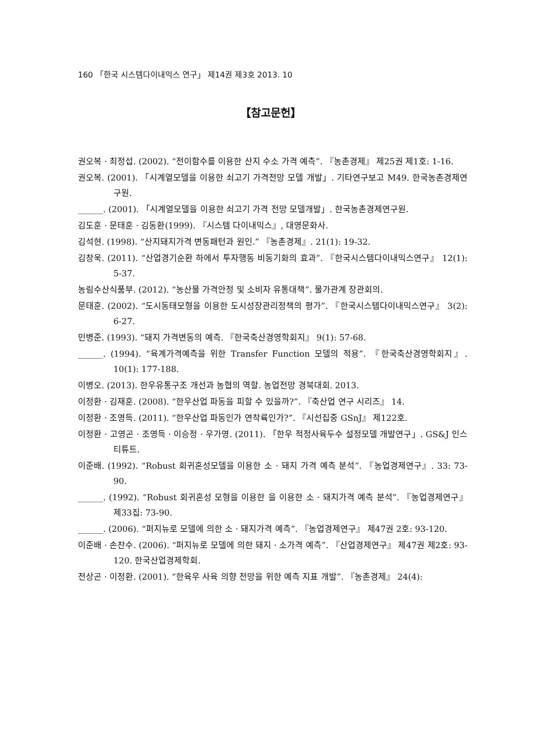160 「한국 시스템다이내믹스 연구」 제14권 제3호 2013. 10
【참고문헌】
권오복 · 최정섭. (2002). “전이함수를 이용한 산지 수소 가격 예측”. 『농촌경제』 제25권 제1호: 1-16.
권오복. (2001). 「시계열모델을 이용한 쇠고기 가격전망 모델 개발」. 기타연구보고 M49. 한국농촌경제연구원.
______. (2001). 「시계열모델을 이용한 쇠고기 가격 전망 모델개발」. 한국농촌경제연구원.
김도훈 · 문태훈 · 김동환(1999). 『시스템 다이내믹스』, 대영문화사.
김석현. (1998). “산지돼지가격 변동패턴과 원인.” 『농촌경제』. 21(1): 19-32.
김창욱. (2011). “산업경기순환 하에서 투자행동 비동기화의 효과”. 『한국시스템다이내믹스연구』 12(1): 5-37.
농림수산식품부. (2012). “농산물 가격안정 및 소비자 유통대책”. 물가관계 장관회의.
문태훈. (2002). “도시동태모형을 이용한 도시성장관리정책의 평가”. 『한국시스템다이내믹스연구』 3(2): 6-27.
민병준. (1993). “돼지 가격변동의 예측. 『한국축산경영학회지』 9(1): 57-68.
______. (1994). “육계가격예측을 위한 Transfer Function 모델의 적용”. 『한국축산경영학회지』. 10(1): 177-188.
이병오. (2013). 한우유통구조 개선과 농협의 역할. 농업전망 경북대회. 2013.
이정환 · 김재훈. (2008). “한우산업 파동을 피할 수 있을까?”. 『축산업 연구 시리즈』 14.
이정환 · 조영득. (2011). “한우산업 파동인가 연착륙인가?”. 『시선집중 GSnJ』 제122호.
이정환 · 고영곤 · 조영득 · 이승정 · 우가영. (2011). 「한우 적정사육두수 설정모델 개발연구」. GS&J 인스티튜트.
이준배. (1992). “Robust 회귀혼성모델을 이용한 소 · 돼지 가격 예측 분석”. 『농업경제연구』. 33: 73-90.
______. (1992). “Robust 회귀혼성 모형을 이용한 을 이용한 소 · 돼지가격 예측 분석”. 『농업경제연구』 제33집: 73-90.
______. (2006). “퍼지뉴로 모델에 의한 소 · 돼지가격 예측”. 『농업경제연구』 제47권 2호: 93-120.
이준배 · 손찬수. (2006). “퍼지뉴로 모델에 의한 돼지 · 소가격 예측”. 『산업경제연구』 제47권 제2호: 93-120. 한국산업경제학회.
전상곤 · 이정환. (2001). “한육우 사육 의향 전망을 위한 예측 지표 개발”. 『농촌경제』 24(4):